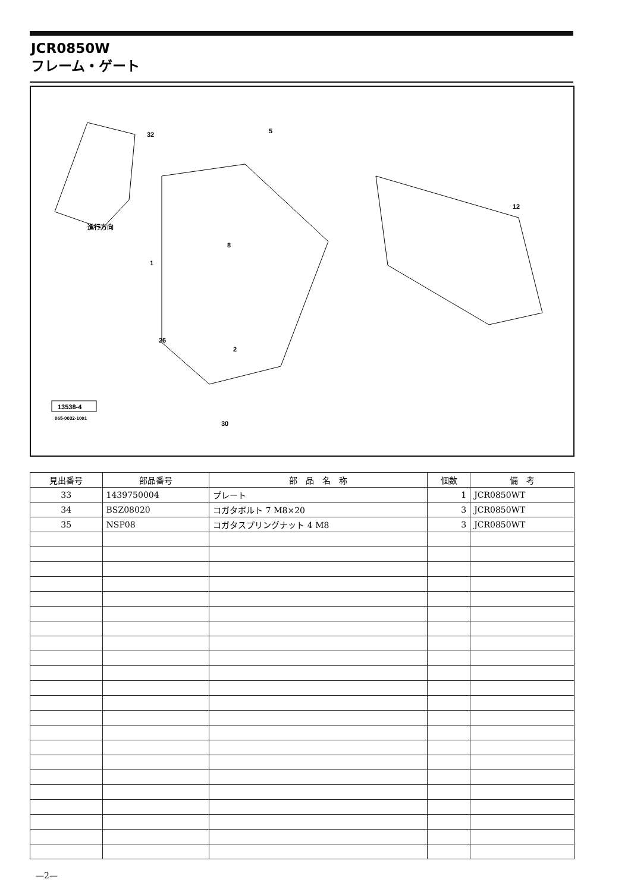JCR0850W
フレーム・ゲート
32
5
12
進行方向
1
2
8
30
26
13538-4
065-0032-1001
| 見出番号 | 部品番号 | 部 品 名 称 | 個数 | 備 考 |
| --- | --- | --- | --- | --- |
| 33 | 1439750004 | プレート | 1 | JCR0850WT |
| 34 | BSZ08020 | コガタボルト 7 M8×20 | 3 | JCR0850WT |
| 35 | NSP08 | コガタスプリングナット 4 M8 | 3 | JCR0850WT |
—2—